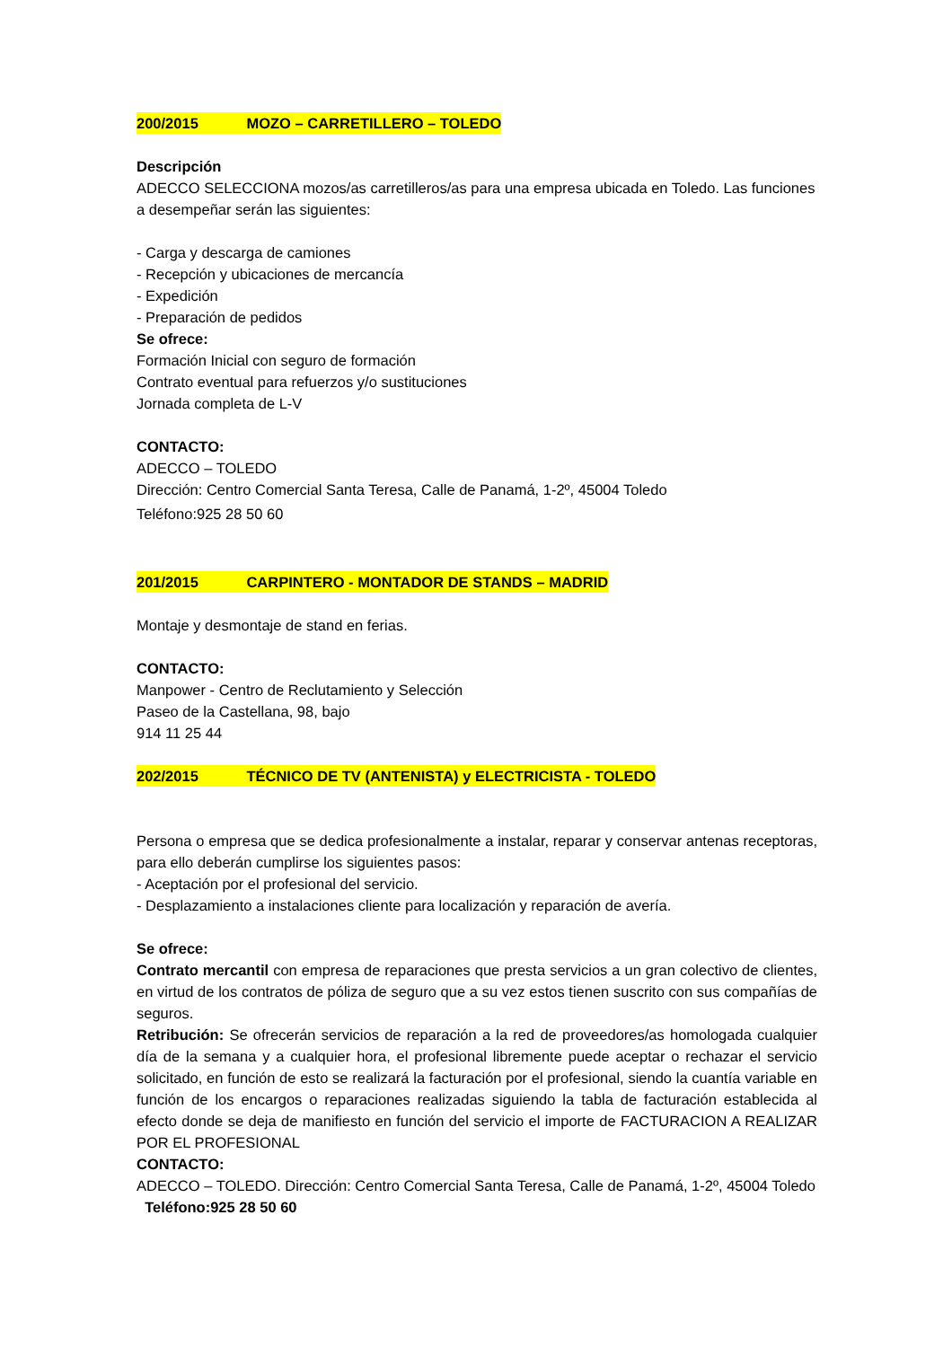200/2015 MOZO – CARRETILLERO – TOLEDO
Descripción
ADECCO SELECCIONA mozos/as carretilleros/as para una empresa ubicada en Toledo. Las funciones a desempeñar serán las siguientes:
- Carga y descarga de camiones
- Recepción y ubicaciones de mercancía
- Expedición
- Preparación de pedidos
Se ofrece:
Formación Inicial con seguro de formación
Contrato eventual para refuerzos y/o sustituciones
Jornada completa de L-V
CONTACTO:
ADECCO – TOLEDO
Dirección: Centro Comercial Santa Teresa, Calle de Panamá, 1-2º, 45004 Toledo
Teléfono:925 28 50 60
201/2015 CARPINTERO - MONTADOR DE STANDS – MADRID
Montaje y desmontaje de stand en ferias.
CONTACTO:
Manpower - Centro de Reclutamiento y Selección
Paseo de la Castellana, 98, bajo
914 11 25 44
202/2015 TÉCNICO DE TV (ANTENISTA) y ELECTRICISTA - TOLEDO
Persona o empresa que se dedica profesionalmente a instalar, reparar y conservar antenas receptoras, para ello deberán cumplirse los siguientes pasos:
- Aceptación por el profesional del servicio.
- Desplazamiento a instalaciones cliente para localización y reparación de avería.
Se ofrece:
Contrato mercantil con empresa de reparaciones que presta servicios a un gran colectivo de clientes, en virtud de los contratos de póliza de seguro que a su vez estos tienen suscrito con sus compañías de seguros.
Retribución: Se ofrecerán servicios de reparación a la red de proveedores/as homologada cualquier día de la semana y a cualquier hora, el profesional libremente puede aceptar o rechazar el servicio solicitado, en función de esto se realizará la facturación por el profesional, siendo la cuantía variable en función de los encargos o reparaciones realizadas siguiendo la tabla de facturación establecida al efecto donde se deja de manifiesto en función del servicio el importe de FACTURACION A REALIZAR POR EL PROFESIONAL
CONTACTO:
ADECCO – TOLEDO. Dirección: Centro Comercial Santa Teresa, Calle de Panamá, 1-2º, 45004 Toledo Teléfono:925 28 50 60